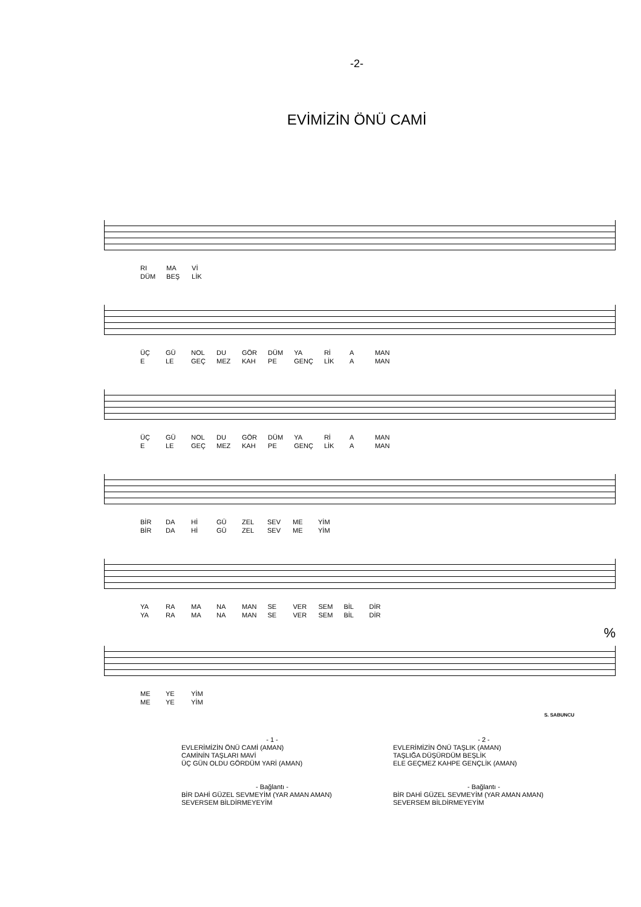-2-
EVİMİZİN ÖNÜ CAMİ
RI
DÜM MA
BEŞ Vİ
LİK
ÜÇ
E GÜ
LE NOL
GEÇ DU
MEZ GÖR
KAH DÜM
PE YA
GENÇ Rİ
LİK A
A MAN
MAN
ÜÇ
E GÜ
LE NOL
GEÇ DU
MEZ GÖR
KAH DÜM
PE YA
GENÇ Rİ
LİK A
A MAN
MAN
BİR
BİR DA
DA Hİ
Hİ GÜ
GÜ ZEL
ZEL SEV
SEV ME
ME YİM
YİM
YA
YA RA
RA MA
MA NA
NA MAN
MAN SE
SE VER
VER SEM
SEM BİL
BİL DİR
DİR
%
ME
ME YE
YE YİM
YİM
S. SABUNCU
- 1 -
EVLERİMİZİN ÖNÜ CAMİ (AMAN)
CAMİNİN TAŞLARI MAVİ
ÜÇ GÜN OLDU GÖRDÜM YARİ (AMAN)
- Bağlantı -
BİR DAHİ GÜZEL SEVMEYİM (YAR AMAN AMAN)
SEVERSEM BİLDİRMEYEYİM
- 2 -
EVLERİMİZİN ÖNÜ TAŞLIK (AMAN)
TAŞLIĞA DÜŞÜRDÜM BEŞLİK
ELE GEÇMEZ KAHPE GENÇLİK (AMAN)
- Bağlantı -
BİR DAHİ GÜZEL SEVMEYİM (YAR AMAN AMAN)
SEVERSEM BİLDİRMEYEYİM